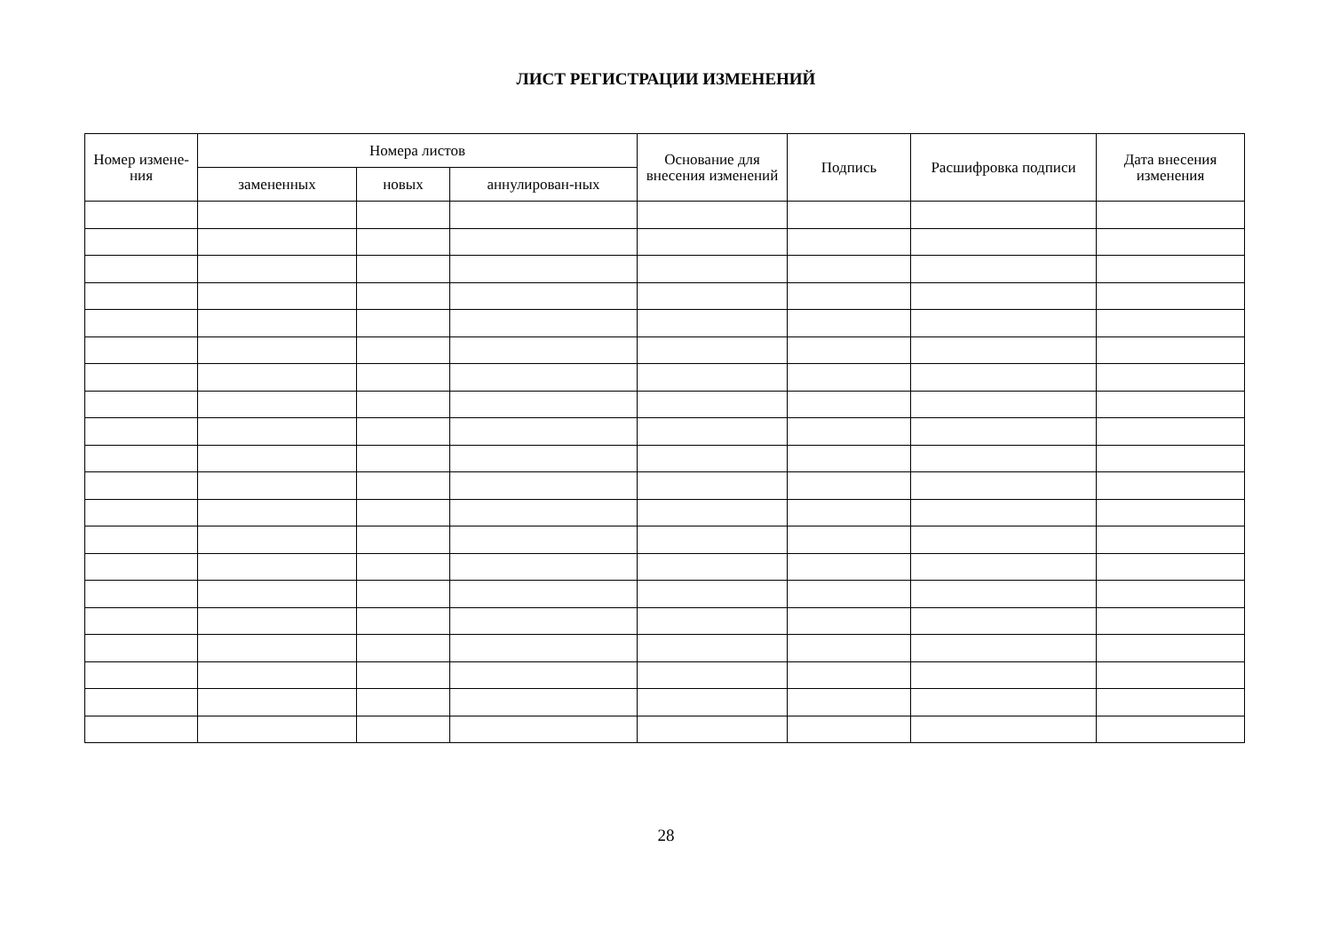ЛИСТ РЕГИСТРАЦИИ ИЗМЕНЕНИЙ
| Номер измене-ния | Номера листов | | | Основание для внесения изменений | Подпись | Расшифровка подписи | Дата внесения изменения |
| --- | --- | --- | --- | --- | --- | --- | --- |
| | замененных | новых | аннулирован-ных | | | | |
28